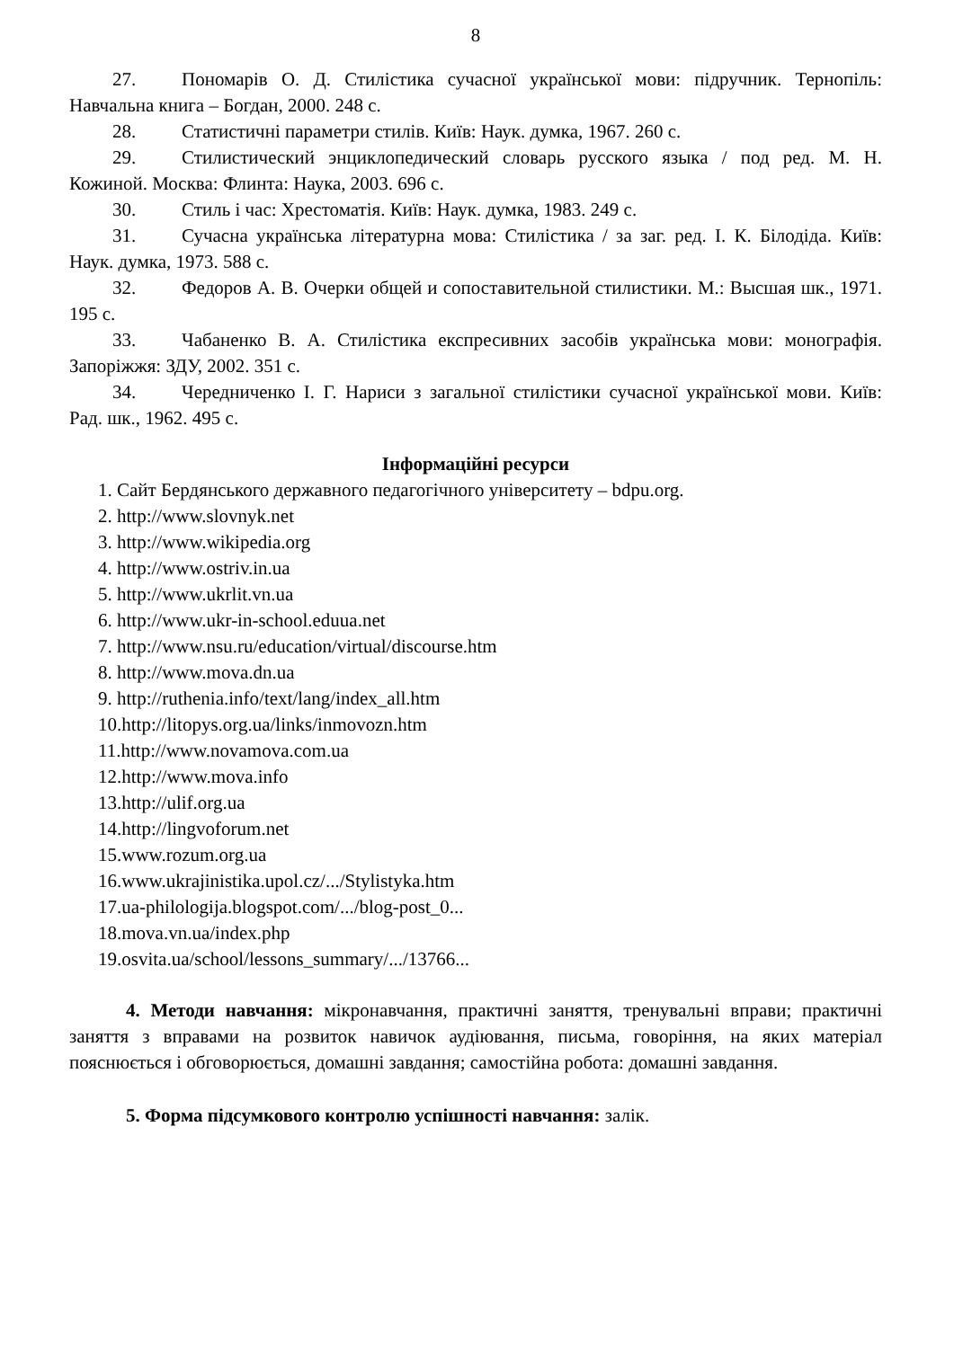8
27. Пономарів О. Д. Стилістика сучасної української мови: підручник. Тернопіль: Навчальна книга – Богдан, 2000. 248 с.
28. Статистичні параметри стилів. Київ: Наук. думка, 1967. 260 с.
29. Стилистический энциклопедический словарь русского языка / под ред. М. Н. Кожиной. Москва: Флинта: Наука, 2003. 696 с.
30. Стиль і час: Хрестоматія. Київ: Наук. думка, 1983. 249 с.
31. Сучасна українська літературна мова: Стилістика / за заг. ред. І. К. Білодіда. Київ: Наук. думка, 1973. 588 с.
32. Федоров А. В. Очерки общей и сопоставительной стилистики. М.: Высшая шк., 1971. 195 с.
33. Чабаненко В. А. Стилістика експресивних засобів українська мови: монографія. Запоріжжя: ЗДУ, 2002. 351 с.
34. Чередниченко І. Г. Нариси з загальної стилістики сучасної української мови. Київ: Рад. шк., 1962. 495 с.
Інформаційні ресурси
1. Сайт Бердянського державного педагогічного університету – bdpu.org.
2. http://www.slovnyk.net
3. http://www.wikipedia.org
4. http://www.ostriv.in.ua
5. http://www.ukrlit.vn.ua
6. http://www.ukr-in-school.eduua.net
7. http://www.nsu.ru/education/virtual/discourse.htm
8. http://www.mova.dn.ua
9. http://ruthenia.info/text/lang/index_all.htm
10.http://litopys.org.ua/links/inmovozn.htm
11.http://www.novamova.com.ua
12.http://www.mova.info
13.http://ulif.org.ua
14.http://lingvoforum.net
15.www.rozum.org.ua
16.www.ukrajinistika.upol.cz/.../Stylistyka.htm
17.ua-philologija.blogspot.com/.../blog-post_0...
18.mova.vn.ua/index.php
19.osvita.ua/school/lessons_summary/.../13766...
4. Методи навчання: мікронавчання, практичні заняття, тренувальні вправи; практичні заняття з вправами на розвиток навичок аудіювання, письма, говоріння, на яких матеріал пояснюється і обговорюється, домашні завдання; самостійна робота: домашні завдання.
5. Форма підсумкового контролю успішності навчання: залік.